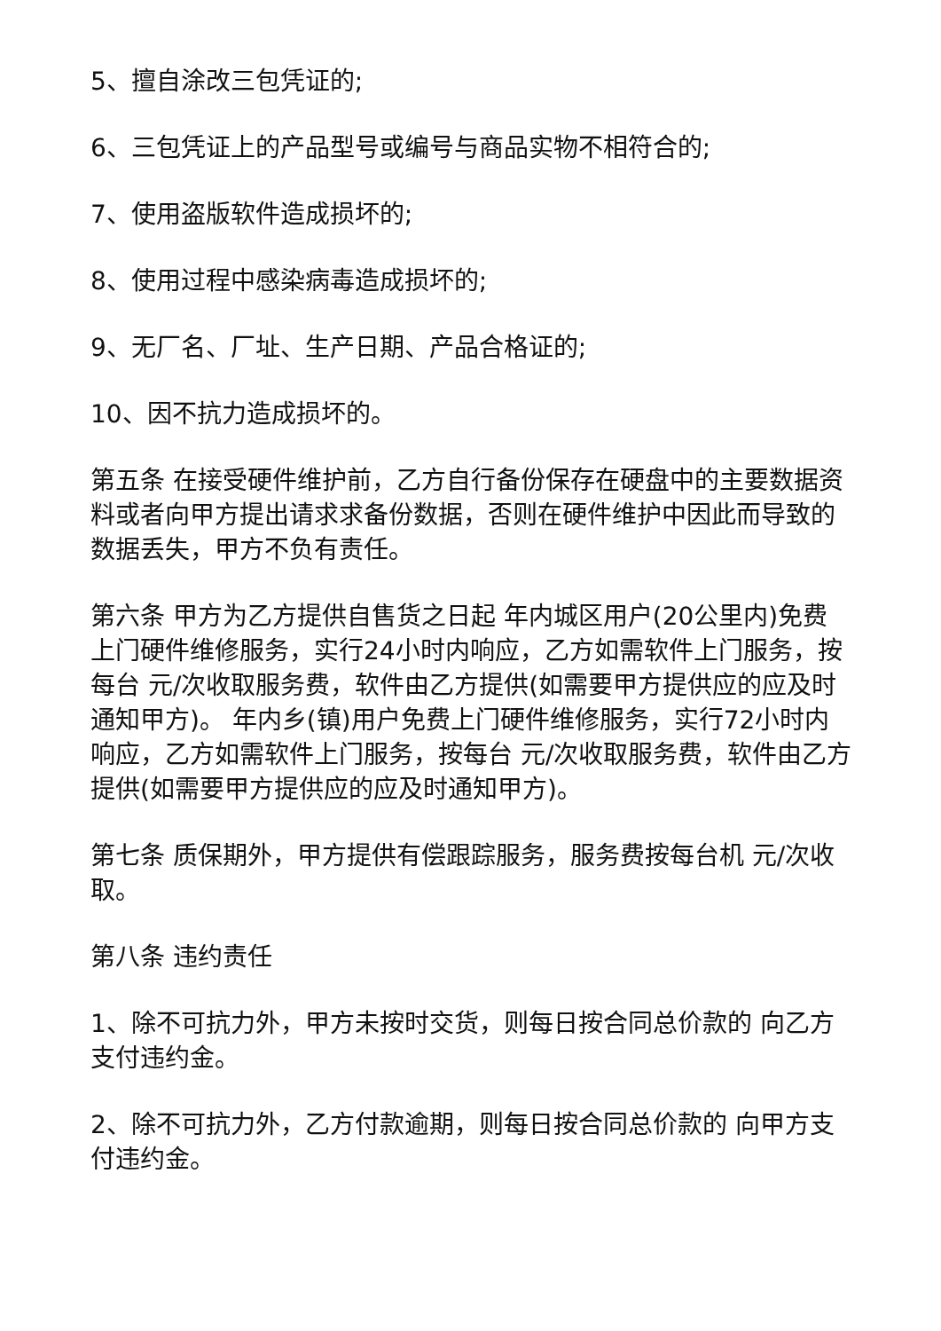5、擅自涂改三包凭证的;
6、三包凭证上的产品型号或编号与商品实物不相符合的;
7、使用盗版软件造成损坏的;
8、使用过程中感染病毒造成损坏的;
9、无厂名、厂址、生产日期、产品合格证的;
10、因不抗力造成损坏的。
第五条 在接受硬件维护前，乙方自行备份保存在硬盘中的主要数据资料或者向甲方提出请求求备份数据，否则在硬件维护中因此而导致的数据丢失，甲方不负有责任。
第六条 甲方为乙方提供自售货之日起 年内城区用户(20公里内)免费上门硬件维修服务，实行24小时内响应，乙方如需软件上门服务，按每台 元/次收取服务费，软件由乙方提供(如需要甲方提供应的应及时通知甲方)。 年内乡(镇)用户免费上门硬件维修服务，实行72小时内响应，乙方如需软件上门服务，按每台 元/次收取服务费，软件由乙方提供(如需要甲方提供应的应及时通知甲方)。
第七条 质保期外，甲方提供有偿跟踪服务，服务费按每台机 元/次收取。
第八条 违约责任
1、除不可抗力外，甲方未按时交货，则每日按合同总价款的 向乙方支付违约金。
2、除不可抗力外，乙方付款逾期，则每日按合同总价款的 向甲方支付违约金。